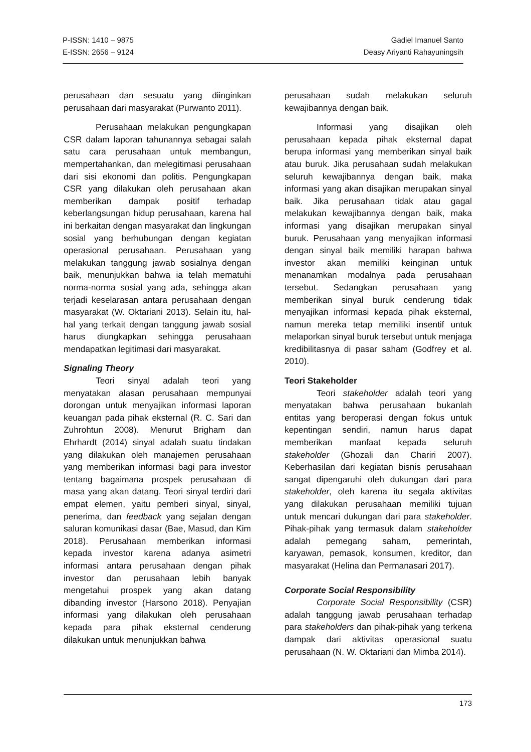P-ISSN: 1410 – 9875
E-ISSN: 2656 – 9124
Gadiel Imanuel Santo
Deasy Ariyanti Rahayuningsih
perusahaan dan sesuatu yang diinginkan perusahaan dari masyarakat (Purwanto 2011).
Perusahaan melakukan pengungkapan CSR dalam laporan tahunannya sebagai salah satu cara perusahaan untuk membangun, mempertahankan, dan melegitimasi perusahaan dari sisi ekonomi dan politis. Pengungkapan CSR yang dilakukan oleh perusahaan akan memberikan dampak positif terhadap keberlangsungan hidup perusahaan, karena hal ini berkaitan dengan masyarakat dan lingkungan sosial yang berhubungan dengan kegiatan operasional perusahaan. Perusahaan yang melakukan tanggung jawab sosialnya dengan baik, menunjukkan bahwa ia telah mematuhi norma-norma sosial yang ada, sehingga akan terjadi keselarasan antara perusahaan dengan masyarakat (W. Oktariani 2013). Selain itu, hal-hal yang terkait dengan tanggung jawab sosial harus diungkapkan sehingga perusahaan mendapatkan legitimasi dari masyarakat.
Signaling Theory
Teori sinyal adalah teori yang menyatakan alasan perusahaan mempunyai dorongan untuk menyajikan informasi laporan keuangan pada pihak eksternal (R. C. Sari dan Zuhrohtun 2008). Menurut Brigham dan Ehrhardt (2014) sinyal adalah suatu tindakan yang dilakukan oleh manajemen perusahaan yang memberikan informasi bagi para investor tentang bagaimana prospek perusahaan di masa yang akan datang. Teori sinyal terdiri dari empat elemen, yaitu pemberi sinyal, sinyal, penerima, dan feedback yang sejalan dengan saluran komunikasi dasar (Bae, Masud, dan Kim 2018). Perusahaan memberikan informasi kepada investor karena adanya asimetri informasi antara perusahaan dengan pihak investor dan perusahaan lebih banyak mengetahui prospek yang akan datang dibanding investor (Harsono 2018). Penyajian informasi yang dilakukan oleh perusahaan kepada para pihak eksternal cenderung dilakukan untuk menunjukkan bahwa
perusahaan sudah melakukan seluruh kewajibannya dengan baik.
Informasi yang disajikan oleh perusahaan kepada pihak eksternal dapat berupa informasi yang memberikan sinyal baik atau buruk. Jika perusahaan sudah melakukan seluruh kewajibannya dengan baik, maka informasi yang akan disajikan merupakan sinyal baik. Jika perusahaan tidak atau gagal melakukan kewajibannya dengan baik, maka informasi yang disajikan merupakan sinyal buruk. Perusahaan yang menyajikan informasi dengan sinyal baik memiliki harapan bahwa investor akan memiliki keinginan untuk menanamkan modalnya pada perusahaan tersebut. Sedangkan perusahaan yang memberikan sinyal buruk cenderung tidak menyajikan informasi kepada pihak eksternal, namun mereka tetap memiliki insentif untuk melaporkan sinyal buruk tersebut untuk menjaga kredibilitasnya di pasar saham (Godfrey et al. 2010).
Teori Stakeholder
Teori stakeholder adalah teori yang menyatakan bahwa perusahaan bukanlah entitas yang beroperasi dengan fokus untuk kepentingan sendiri, namun harus dapat memberikan manfaat kepada seluruh stakeholder (Ghozali dan Chariri 2007). Keberhasilan dari kegiatan bisnis perusahaan sangat dipengaruhi oleh dukungan dari para stakeholder, oleh karena itu segala aktivitas yang dilakukan perusahaan memiliki tujuan untuk mencari dukungan dari para stakeholder. Pihak-pihak yang termasuk dalam stakeholder adalah pemegang saham, pemerintah, karyawan, pemasok, konsumen, kreditor, dan masyarakat (Helina dan Permanasari 2017).
Corporate Social Responsibility
Corporate Social Responsibility (CSR) adalah tanggung jawab perusahaan terhadap para stakeholders dan pihak-pihak yang terkena dampak dari aktivitas operasional suatu perusahaan (N. W. Oktariani dan Mimba 2014).
173